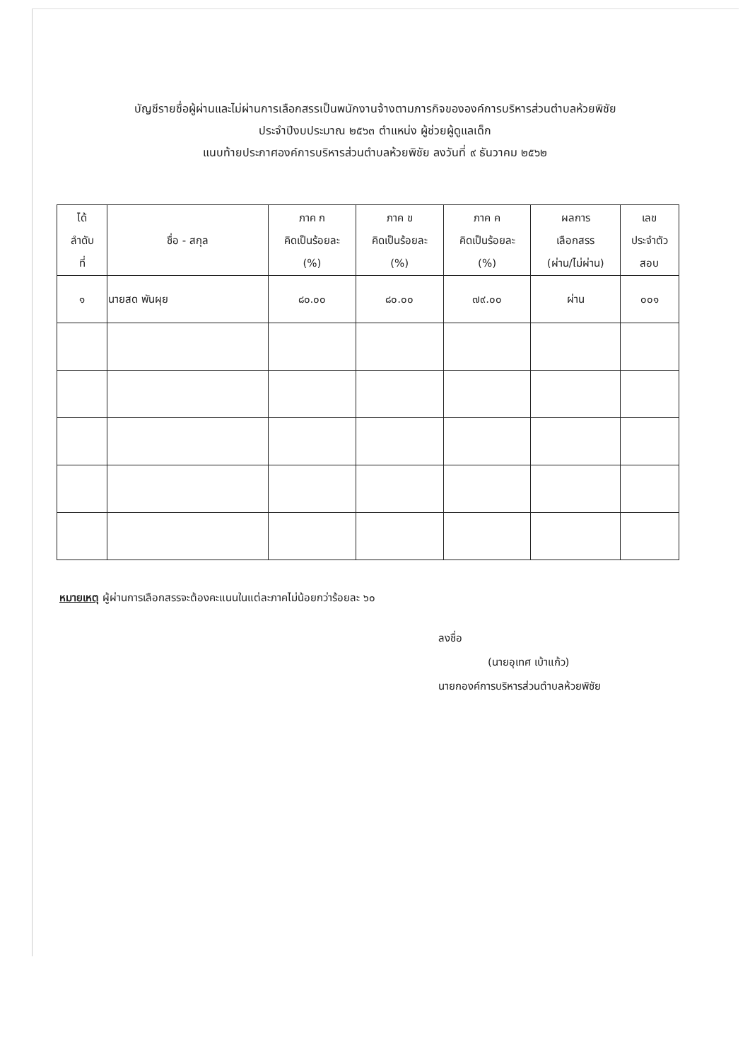บัญชีรายชื่อผู้ผ่านและไม่ผ่านการเลือกสรรเป็นพนักงานจ้างตามภารกิจขององค์การบริหารส่วนตำบลห้วยพิชัย
ประจำปีงบประมาณ ๒๕๖๓ ตำแหน่ง ผู้ช่วยผู้ดูแลเด็ก
แนบท้ายประกาศองค์การบริหารส่วนตำบลห้วยพิชัย ลงวันที่ ๙ ธันวาคม ๒๕๖๒
| ได้ ลำดับ ที่ | ชื่อ - สกุล | ภาค ก คิดเป็นร้อยละ (%) | ภาค ข คิดเป็นร้อยละ (%) | ภาค ค คิดเป็นร้อยละ (%) | ผลการ เลือกสรร (ผ่าน/ไม่ผ่าน) | เลข ประจำตัว สอบ |
| --- | --- | --- | --- | --- | --- | --- |
| ๑ | นายสด พันผุย | ๘๐.๐๐ | ๘๐.๐๐ | ๗๙.๐๐ | ผ่าน | ๐๐๑ |
หมายเหตุ ผู้ผ่านการเลือกสรรจะต้องคะแนนในแต่ละภาคไม่น้อยกว่าร้อยละ ๖๐
ลงชื่อ
(นายอุเทศ เบ้าแก้ว)
นายกองค์การบริหารส่วนตำบลห้วยพิชัย